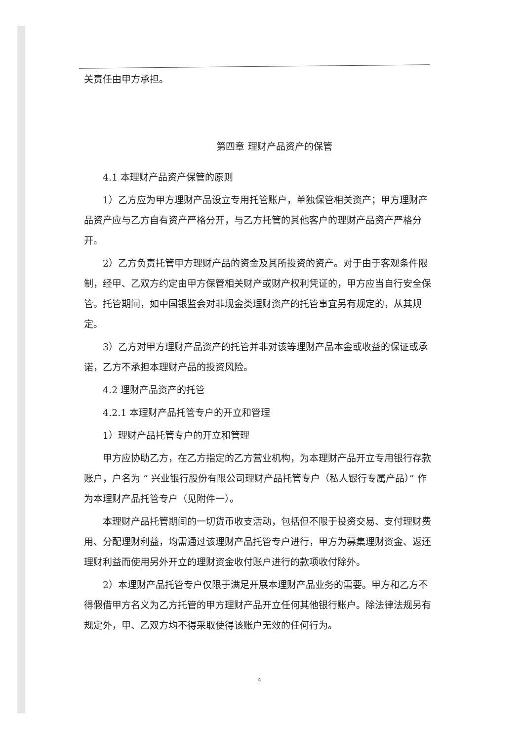关责任由甲方承担。
第四章 理财产品资产的保管
4.1 本理财产品资产保管的原则
1）乙方应为甲方理财产品设立专用托管账户，单独保管相关资产；甲方理财产品资产应与乙方自有资产严格分开，与乙方托管的其他客户的理财产品资产严格分开。
2）乙方负责托管甲方理财产品的资金及其所投资的资产。对于由于客观条件限制，经甲、乙双方约定由甲方保管相关财产或财产权利凭证的，甲方应当自行安全保管。托管期间，如中国银监会对非现金类理财资产的托管事宜另有规定的，从其规定。
3）乙方对甲方理财产品资产的托管并非对该等理财产品本金或收益的保证或承诺，乙方不承担本理财产品的投资风险。
4.2 理财产品资产的托管
4.2.1 本理财产品托管专户的开立和管理
1）理财产品托管专户的开立和管理
甲方应协助乙方，在乙方指定的乙方营业机构，为本理财产品开立专用银行存款账户，户名为 “ 兴业银行股份有限公司理财产品托管专户（私人银行专属产品）” 作为本理财产品托管专户（见附件一）。
本理财产品托管期间的一切货币收支活动，包括但不限于投资交易、支付理财费用、分配理财利益，均需通过该理财产品托管专户进行，甲方为募集理财资金、返还理财利益而使用另外开立的理财资金收付账户进行的款项收付除外。
2）本理财产品托管专户仅限于满足开展本理财产品业务的需要。甲方和乙方不得假借甲方名义为乙方托管的甲方理财产品开立任何其他银行账户。除法律法规另有规定外，甲、乙双方均不得采取使得该账户无效的任何行为。
4